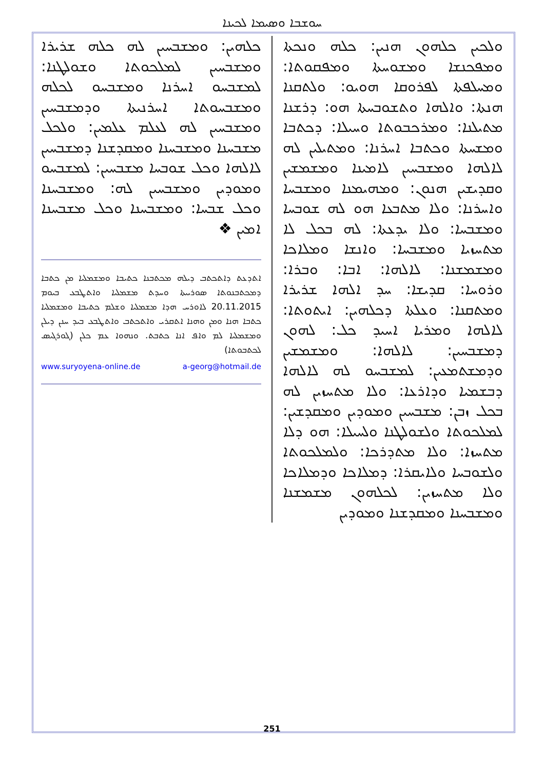ܚܘܫܒܐ ܘܣܝܡܐ ܠܟܝܢܐ
ܘܠܟܝܢ ܟܠܗܘܢ ܗܢܝܢ: ܟܠܗ ܘܢܟܬܐ ܘܡܦܟܢܫܐ ܘܡܫܘܚܬܐ ܘܡܦܩܘܬܐ: ܘܡܚܠܦܬܐ ܠܦܪܘܩܐ ܗܘܝܘ: ܘܠܬܩܢܐ ܗܢܬܐ: ܘܐܠܗܐ ܘܬܫܘܒܚܬܐ ܗܘ: ܕܪܫܢܐ ܡܬܝܠܢܐ: ܘܡܪܟܒܘܬܐ ܘܚܝܠܐ: ܕܟܬܒܐ ܘܡܫܚܬܐ ܘܟܬܒܐ ܐܚܪܢܐ: ܘܡܬܝܠܝܢ ܠܗ ܠܐܠܗܐ ܘܡܫܒܚܝܢ ܠܐܡܝܢܐ ܘܡܫܡܫܝܢ ܘܩܕܝܫܝܢ ܗܢܘܢ: ܘܡܗܝܡܢܐ ܘܡܫܒܚܐ ܘܐܚܪܢܐ: ܘܠܐ ܡܬܒܥܐ ܗܘ ܠܗ ܫܘܒܚܐ ܘܡܫܒܚܐ: ܘܠܐ ܝܕܥܬܐ: ܠܗ ܒܟܠ ܠܐ ܡܬܚܙܝܐ ܘܡܫܒܚܐ: ܘܐܢܫܐ ܘܡܠܐܟܐ ܘܡܫܡܫܢܐ: ܠܐܠܗܐ: ܐܒܐ: ܘܒܪܐ: ܘܪܘܚܐ: ܩܕܝܫܐ: ܚܕ ܐܠܗܐ ܫܪܝܪܐ ܘܡܬܩܢܐ: ܘܥܠܬܐ ܕܟܠܗܝܢ: ܐܝܬܘܬܐ: ܠܐܠܗܐ ܘܡܪܝܐ ܐܚܝܕ ܟܠ: ܠܗܘܢ ܕܡܫܒܚܝܢ: ܠܐܠܗܐ: ܘܡܫܡܫܝܢ ܘܕܡܫܬܡܥܝܢ: ܠܡܫܒܚܘ ܠܗ ܠܐܠܗܐ ܕܒܫܡܝܐ ܘܕܐܪܥܐ: ܘܠܐ ܡܬܚܙܝܢ ܠܗ ܒܟܠ ܙܒܢ: ܡܫܒܚܝܢ ܘܡܘܕܝܢ ܘܡܩܕܫܝܢ: ܠܡܠܟܘܬܐ ܘܠܫܘܠܛܢܐ ܘܠܚܝܠܐ: ܗܘ ܕܠܐ ܡܬܚܙܐ: ܘܠܐ ܡܬܕܪܟܐ: ܘܠܡܠܟܘܬܐ ܘܠܫܘܒܚܐ ܘܠܐܝܩܪܐ: ܕܡܠܐܟܐ ܘܕܡܠܐܟܐ ܘܠܐ ܡܬܚܙܝܢ: ܠܟܠܗܘܢ ܡܫܡܫܢܐ ܘܡܫܒܚܢܐ ܘܡܩܕܫܢܐ ܘܡܘܕܝܢ
ܟܠܗܝܢ: ܘܡܫܒܚܝܢ ܠܗ ܟܠܗ ܫܪܝܪܐ ܘܡܫܒܚܝܢ ܠܡܠܟܘܬܐ ܘܫܘܠܛܢܐ: ܠܡܫܒܚܘ ܐܚܪܢܐ ܘܡܫܒܚܘ ܠܟܠܗ ܘܡܫܒܚܘܬܐ ܐܚܪܢܝܬܐ ܘܕܡܫܒܚܝܢ ܘܡܫܒܚܝܢ ܠܗ ܠܥܠܡ ܥܠܡܝܢ: ܘܠܟܠ ܡܫܒܚܢܐ ܘܡܫܒܚܢܐ ܘܡܩܕܫܢܐ ܕܡܫܒܚܝܢ ܠܐܠܗܐ ܘܟܠ ܫܘܒܚܐ ܡܫܒܚܝܢ: ܠܡܫܒܚܘ ܘܡܘܕܝܢ ܘܡܫܒܚܝܢ ܠܗ: ܘܡܫܒܚܢܐ ܘܟܠ ܫܒܚܐ: ܘܡܫܒܚܢܐ ܘܟܠ ܡܫܒܚܢܐ ܐܡܝܢ ❖
ܐܬܕܥܬ ܕܐܬܟܬܒ ܕܝܠܗ ܡܟܬܒܢܐ ܟܬܝܒܐ ܘܡܫܡܠܝܐ ܡܢ ܟܬܒܐ ܕܡܟܬܒܢܘܬܐ ܣܘܪܝܝܬܐ ܘܚܕܬ ܡܫܡܠܝܐ ܘܐܬܛܒܥ ܒܝܘܡ 20.11.2015 ܠܐܘܪܚ ܗܕܐ ܡܫܡܠܝܐ ܘܫܠܡ ܟܬܝܒܐ ܘܡܫܡܠܝܐ ܟܬܒܐ ܗܢܐ ܘܡܢ ܘܗܢܐ ܐܬܩܪܝ ܘܐܬܟܬܒ ܘܐܬܛܒܥ ܒܝܕ ܚܢܢ ܕܝܠܢ ܘܡܫܡܠܝܐ ܠܡ ܘܐܦ ܐܢܐ ܟܬܒܬ. ܘܢܗܘܐ ܥܡ ܟܠܢ (ܓܘܪܓܝܣ ܠܟܬܒܘܬܐ)
www.suryoyena-online.de a-georg@hotmail.de
251